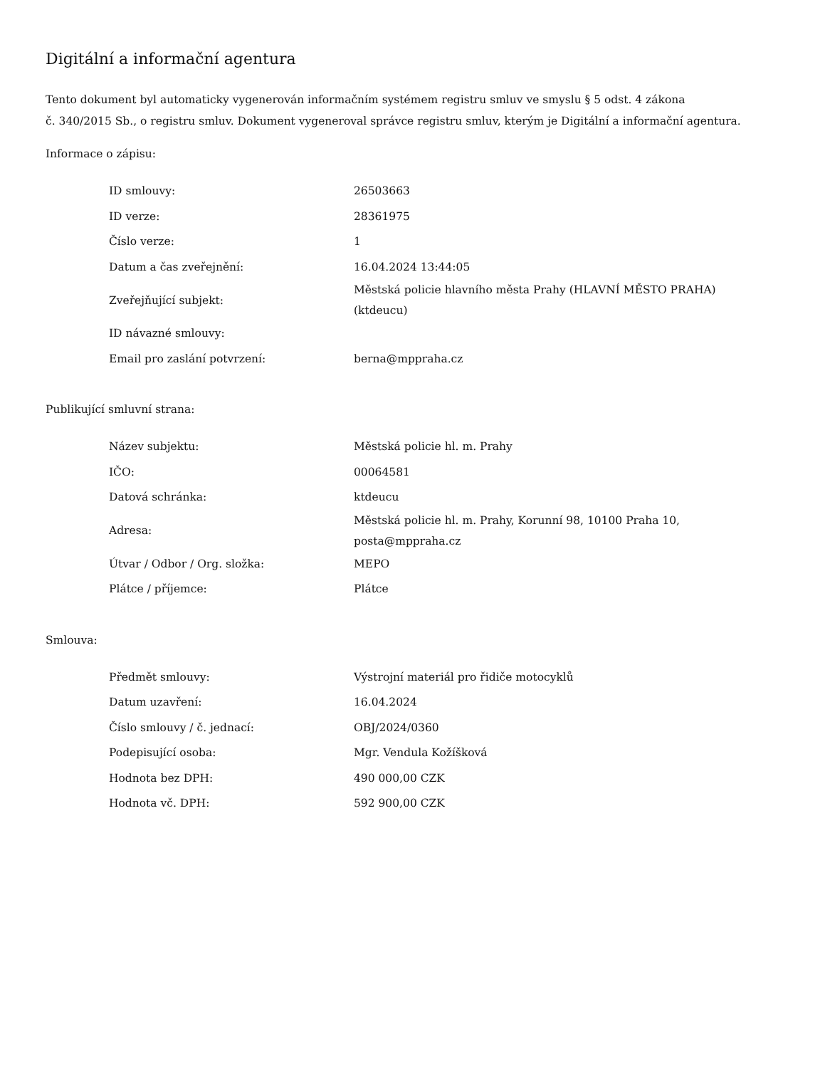Digitální a informační agentura
Tento dokument byl automaticky vygenerován informačním systémem registru smluv ve smyslu § 5 odst. 4 zákona
č. 340/2015 Sb., o registru smluv. Dokument vygeneroval správce registru smluv, kterým je Digitální a informační agentura.
Informace o zápisu:
| ID smlouvy: | 26503663 |
| ID verze: | 28361975 |
| Číslo verze: | 1 |
| Datum a čas zveřejnění: | 16.04.2024 13:44:05 |
| Zveřejňující subjekt: | Městská policie hlavního města Prahy (HLAVNÍ MĚSTO PRAHA) (ktdeucu) |
| ID návazné smlouvy: | |
| Email pro zaslání potvrzení: | berna@mppraha.cz |
Publikující smluvní strana:
| Název subjektu: | Městská policie hl. m. Prahy |
| IČO: | 00064581 |
| Datová schránka: | ktdeucu |
| Adresa: | Městská policie hl. m. Prahy, Korunní 98, 10100 Praha 10, posta@mppraha.cz |
| Útvar / Odbor / Org. složka: | MEPO |
| Plátce / příjemce: | Plátce |
Smlouva:
| Předmět smlouvy: | Výstrojní materiál pro řidiče motocyklů |
| Datum uzavření: | 16.04.2024 |
| Číslo smlouvy / č. jednací: | OBJ/2024/0360 |
| Podepisující osoba: | Mgr. Vendula Kožíšková |
| Hodnota bez DPH: | 490 000,00 CZK |
| Hodnota vč. DPH: | 592 900,00 CZK |